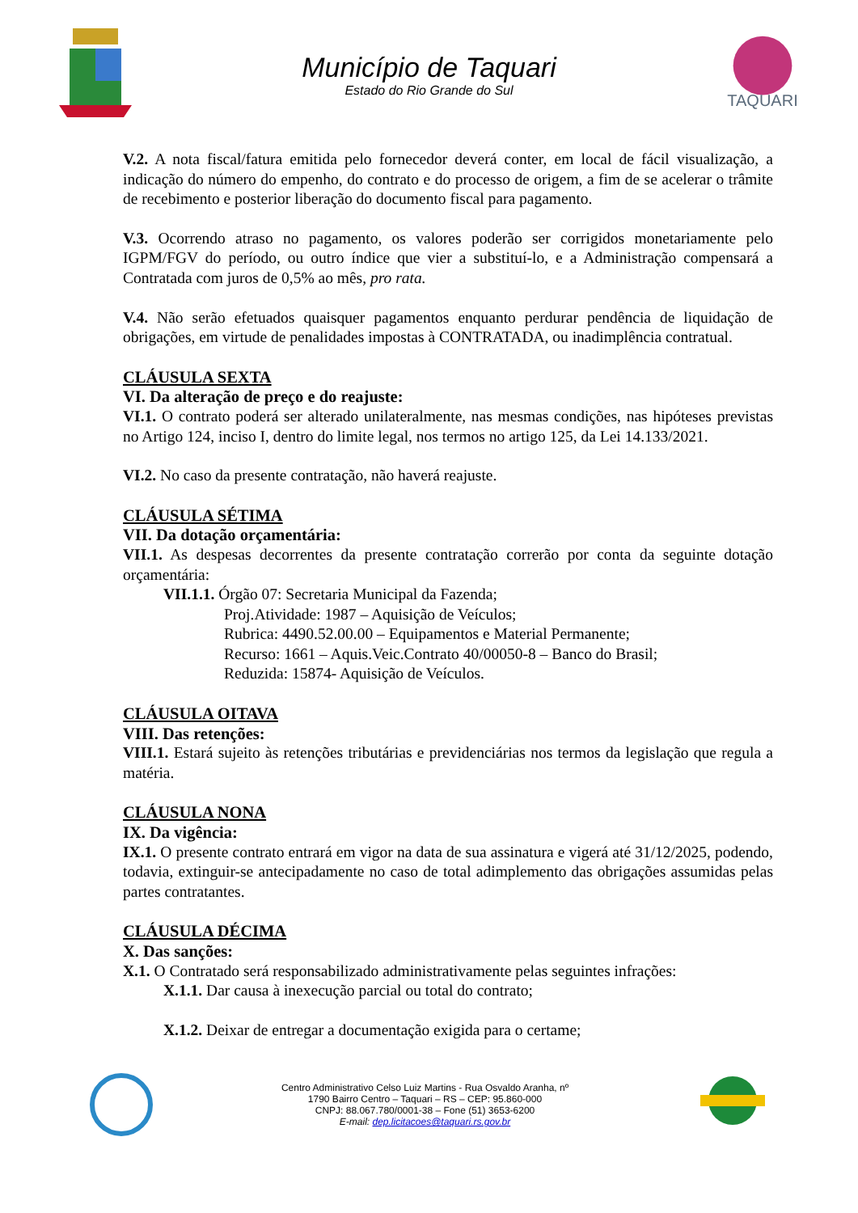Município de Taquari
Estado do Rio Grande do Sul
TAQUARI
V.2. A nota fiscal/fatura emitida pelo fornecedor deverá conter, em local de fácil visualização, a indicação do número do empenho, do contrato e do processo de origem, a fim de se acelerar o trâmite de recebimento e posterior liberação do documento fiscal para pagamento.
V.3. Ocorrendo atraso no pagamento, os valores poderão ser corrigidos monetariamente pelo IGPM/FGV do período, ou outro índice que vier a substituí-lo, e a Administração compensará a Contratada com juros de 0,5% ao mês, pro rata.
V.4. Não serão efetuados quaisquer pagamentos enquanto perdurar pendência de liquidação de obrigações, em virtude de penalidades impostas à CONTRATADA, ou inadimplência contratual.
CLÁUSULA SEXTA
VI. Da alteração de preço e do reajuste:
VI.1. O contrato poderá ser alterado unilateralmente, nas mesmas condições, nas hipóteses previstas no Artigo 124, inciso I, dentro do limite legal, nos termos no artigo 125, da Lei 14.133/2021.
VI.2. No caso da presente contratação, não haverá reajuste.
CLÁUSULA SÉTIMA
VII. Da dotação orçamentária:
VII.1. As despesas decorrentes da presente contratação correrão por conta da seguinte dotação orçamentária:
VII.1.1. Órgão 07: Secretaria Municipal da Fazenda;
Proj.Atividade: 1987 – Aquisição de Veículos;
Rubrica: 4490.52.00.00 – Equipamentos e Material Permanente;
Recurso: 1661 – Aquis.Veic.Contrato 40/00050-8 – Banco do Brasil;
Reduzida: 15874- Aquisição de Veículos.
CLÁUSULA OITAVA
VIII. Das retenções:
VIII.1. Estará sujeito às retenções tributárias e previdenciárias nos termos da legislação que regula a matéria.
CLÁUSULA NONA
IX. Da vigência:
IX.1. O presente contrato entrará em vigor na data de sua assinatura e vigerá até 31/12/2025, podendo, todavia, extinguir-se antecipadamente no caso de total adimplemento das obrigações assumidas pelas partes contratantes.
CLÁUSULA DÉCIMA
X. Das sanções:
X.1. O Contratado será responsabilizado administrativamente pelas seguintes infrações:
X.1.1. Dar causa à inexecução parcial ou total do contrato;
X.1.2. Deixar de entregar a documentação exigida para o certame;
Centro Administrativo Celso Luiz Martins - Rua Osvaldo Aranha, nº
1790 Bairro Centro – Taquari – RS – CEP: 95.860-000
CNPJ: 88.067.780/0001-38 – Fone (51) 3653-6200
E-mail: dep.licitacoes@taquari.rs.gov.br